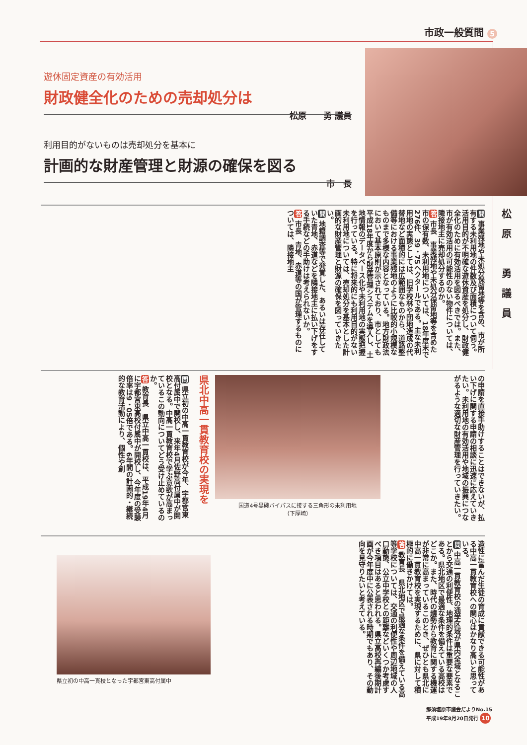市政一般質問 5
遊休固定資産の有効活用
財政健全化のための売却処分は
松原　　勇 議員
利用目的がないものは売却処分を基本に
計画的な財産管理と財源の確保を図る
市　長
松原　勇議員
問 事業残地や未処分保留地等を含め、市が所有する未利用地の件数及び面積について伺う。活用目的が不明確な遊休資産を処分し、財政健全化のために有効活用を図るべきでは。また、市が有効活用の可能性のない物件については、隣接地主に売却処分するのか。
答 市長　事業残地や未処分保留地等を含めた市の保有数、未利用地については、18年度末で276件、39・75ヘクタールである。主な未利用地の実態としては、旧学校林や団地造成の代替地など面積的には広範囲なものから、道路整備等における事業残地のように比較的小規模なものまで多様な内容となっている。地方財政法において基本原則が示されており、市としても平成18年度から財産管理システムを導入し、土地情報のデータベース化や未利用地の実態把握を行っている。特に将来的にも利用目的がない未利用地については、売却処分を基本とした計画的な財産管理と財源の確保を図っていきたい。
問 地籍調査等で発覚した、あるいは存在していた青地、赤道などを隣接地主に払い下げをする手続などの手助けは考えられないか。
答 市長　青地、赤道等の国が管理するものについては、隣接地主
の申請を直接手助けすることはできないが、払い下げに関する申請の相談に迅速に応えていきたい。未利用地の有効活用や地域の振興につながるような適切な財産管理を行っていきたい。
国道4号黒磯バイパスに接する三角形の未利用地
（下厚崎）
県北中高一貫教育校の実現を
問 県立初の中高一貫教育校が今年、宇都宮東高付属中で開校し、来年4月佐野高付属中が開校となる。中高一貫教育校で学ぶ意欲が高まっているこの動向についてどう受け止めているのか。
答 教育長　県立中高一貫校は、平成19年4月に宇都宮東高校付属中が開校し、今年度の受験倍率は9・05倍である。6年間の計画的・継続的な教育活動により、個性や創
造性に富んだ生徒の育成に貢献できる可能性がある中高一貫教育校への関心はかなり高いと思っている。
問 中高一貫教育校の通学区域が県内全域となることから交通の利便性、地理的条件は重要な要素である。県北地区で最適な条件を備えている高校はどこか。また、時代の趨勢から教育に関する機運が非常に高まっているこのとき、ぜひとも県北に中高一貫教育校を実現するために、県に対して積極的に働きかけては。
答 教育長　県北地区で最適な条件を備えている高等学校については、交通の利便性や周辺地域の人口動態、公立中学校との距離などいくつか考慮すべき項目はあると思われる。県立高校再編後期計画が今年度中に公表される時期でもあり、その動向を見守りたいと考えている。
県立初の中高一貫校となった宇都宮東高付属中
那須塩原市議会だよりNo.15
平成19年8月20日発行 10